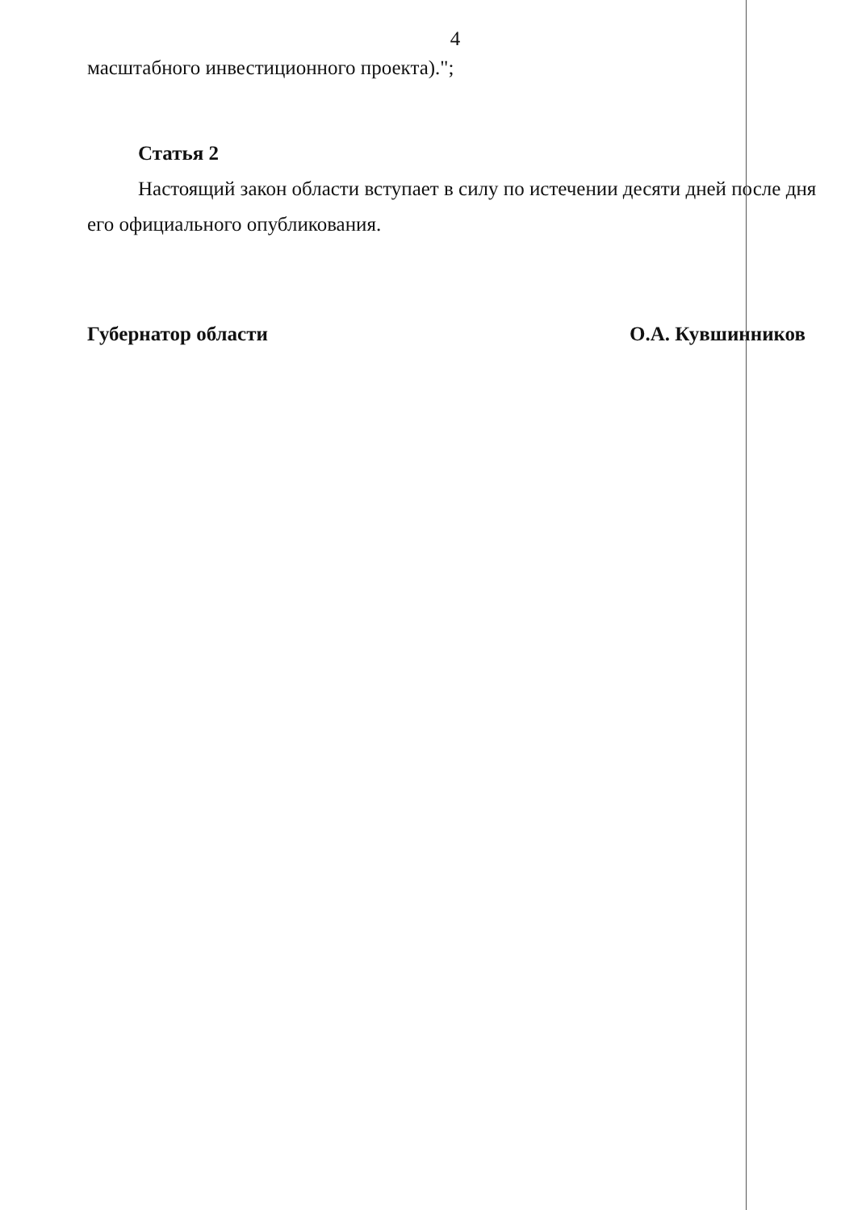4
масштабного инвестиционного проекта).";
Статья 2
Настоящий закон области вступает в силу по истечении десяти дней после дня его официального опубликования.
Губернатор области О.А. Кувшинников